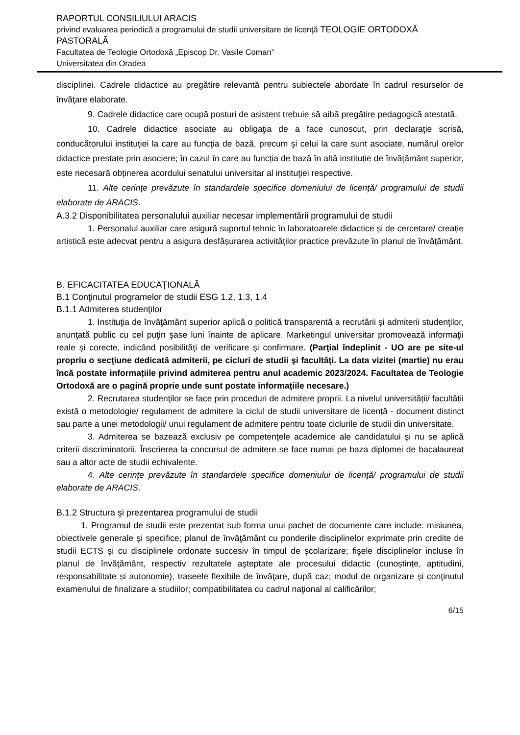RAPORTUL CONSILIULUI ARACIS
privind evaluarea periodică a programului de studii universitare de licenţă TEOLOGIE ORTODOXĂ PASTORALĂ
Facultatea de Teologie Ortodoxă „Episcop Dr. Vasile Coman”
Universitatea din Oradea
disciplinei. Cadrele didactice au pregătire relevantă pentru subiectele abordate în cadrul resurselor de învăţare elaborate.
9. Cadrele didactice care ocupă posturi de asistent trebuie să aibă pregătire pedagogică atestată.
10. Cadrele didactice asociate au obligaţia de a face cunoscut, prin declaraţie scrisă, conducătorului instituţiei la care au funcţia de bază, precum şi celui la care sunt asociate, numărul orelor didactice prestate prin asociere; în cazul în care au funcția de bază în altă instituție de învățământ superior, este necesară obținerea acordului senatului universitar al instituţiei respective.
11. Alte cerințe prevăzute în standardele specifice domeniului de licență/ programului de studii elaborate de ARACIS.
A.3.2 Disponibilitatea personalului auxiliar necesar implementării programului de studii
1. Personalul auxiliar care asigură suportul tehnic în laboratoarele didactice și de cercetare/ creație artistică este adecvat pentru a asigura desfășurarea activităților practice prevăzute în planul de învățământ.
B. EFICACITATEA EDUCAȚIONALĂ
B.1 Conţinutul programelor de studii ESG 1.2, 1.3, 1.4
B.1.1 Admiterea studenţilor
1. Instituţia de învăţământ superior aplică o politică transparentă a recrutării şi admiterii studenţilor, anunţată public cu cel puţin şase luni înainte de aplicare. Marketingul universitar promovează informaţii reale şi corecte, indicând posibilităţi de verificare şi confirmare. (Parţial îndeplinit - UO are pe site-ul propriu o secţiune dedicată admiterii, pe cicluri de studii şi facultăți. La data vizitei (martie) nu erau încă postate informațiile privind admiterea pentru anul academic 2023/2024. Facultatea de Teologie Ortodoxă are o pagină proprie unde sunt postate informaţiile necesare.)
2. Recrutarea studenţilor se face prin proceduri de admitere proprii. La nivelul universității/ facultății există o metodologie/ regulament de admitere la ciclul de studii universitare de licență - document distinct sau parte a unei metodologii/ unui regulament de admitere pentru toate ciclurile de studii din universitate.
3. Admiterea se bazează exclusiv pe competenţele academice ale candidatului şi nu se aplică criterii discriminatorii. Înscrierea la concursul de admitere se face numai pe baza diplomei de bacalaureat sau a altor acte de studii echivalente.
4. Alte cerințe prevăzute în standardele specifice domeniului de licență/ programului de studii elaborate de ARACIS.
B.1.2 Structura şi prezentarea programului de studii
1. Programul de studii este prezentat sub forma unui pachet de documente care include: misiunea, obiectivele generale şi specifice; planul de învăţământ cu ponderile disciplinelor exprimate prin credite de studii ECTS şi cu disciplinele ordonate succesiv în timpul de şcolarizare; fişele disciplinelor incluse în planul de învăţământ, respectiv rezultatele aşteptate ale procesului didactic (cunoștințe, aptitudini, responsabilitate și autonomie), traseele flexibile de învăţare, după caz; modul de organizare şi conţinutul examenului de finalizare a studiilor; compatibilitatea cu cadrul naţional al calificărilor;
6/15